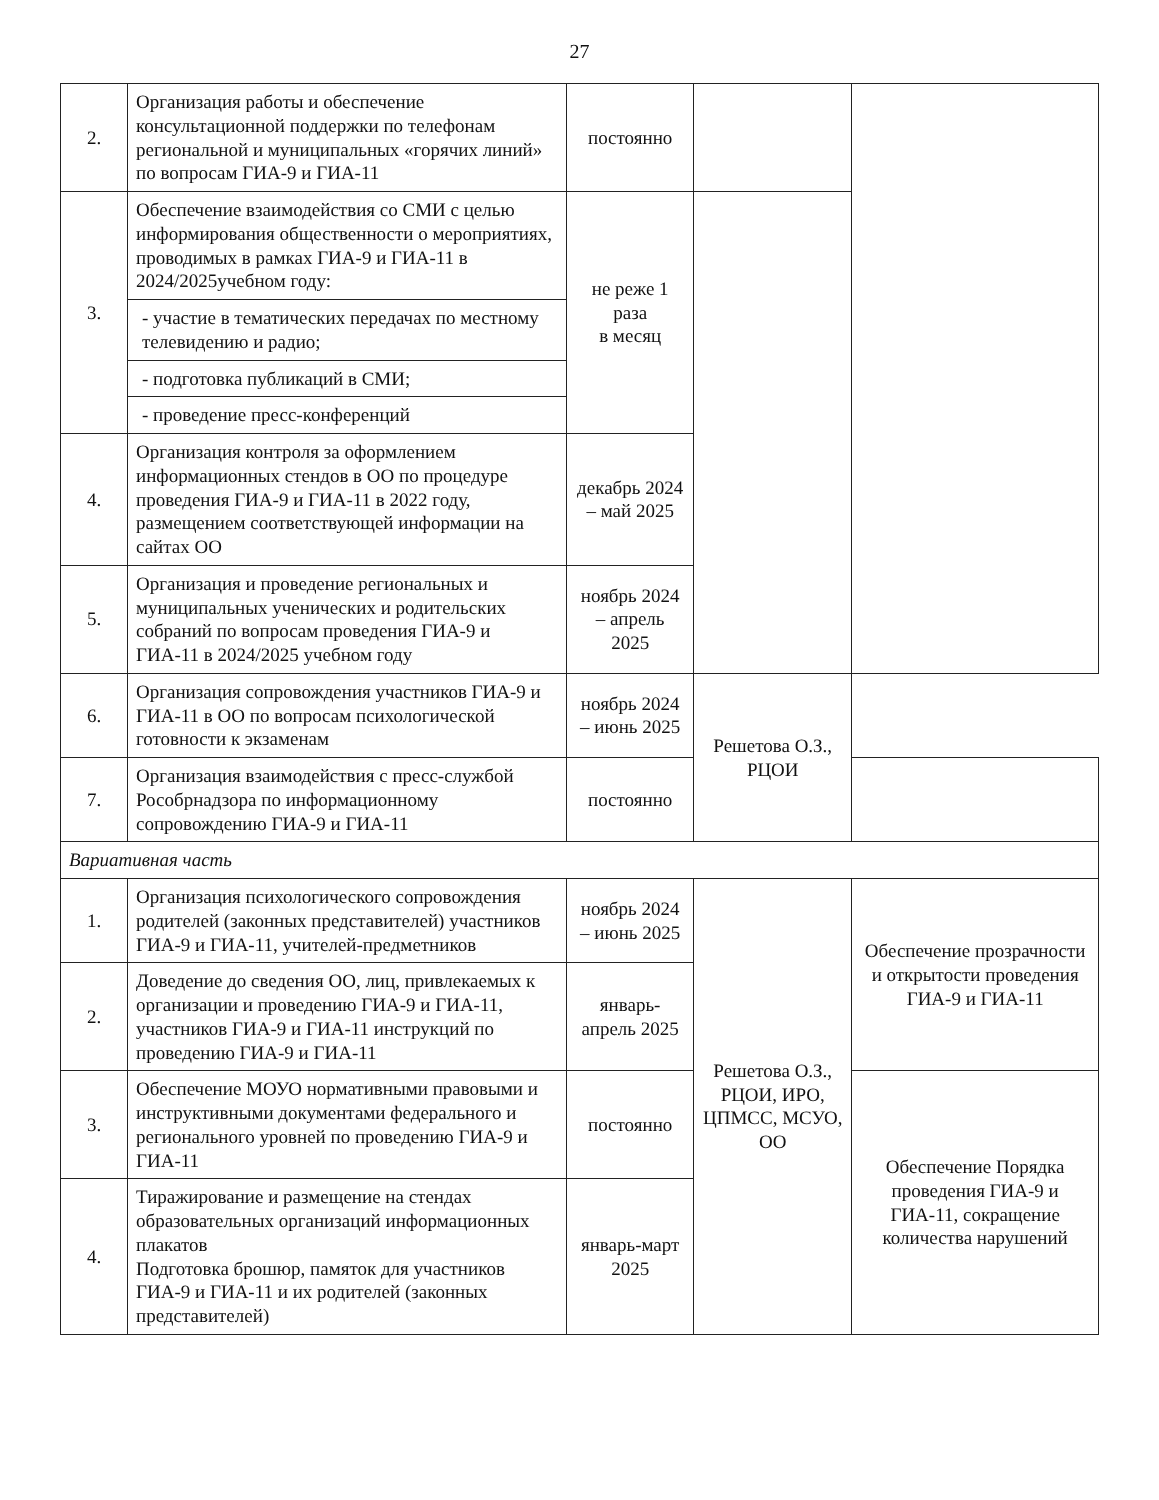27
| 2. | Организация работы и обеспечение консультационной поддержки по телефонам региональной и муниципальных «горячих линий» по вопросам ГИА-9 и ГИА-11 | постоянно | | |
| 3. | Обеспечение взаимодействия со СМИ с целью информирования общественности о мероприятиях, проводимых в рамках ГИА-9 и ГИА-11 в 2024/2025учебном году: | не реже 1 раза в месяц | | |
| | - участие в тематических передачах по местному телевидению и радио; | | | |
| | - подготовка публикаций в СМИ; | | | |
| | - проведение пресс-конференций | | | |
| 4. | Организация контроля за оформлением информационных стендов в ОО по процедуре проведения ГИА-9 и ГИА-11 в 2022 году, размещением соответствующей информации на сайтах ОО | декабрь 2024 – май 2025 | | |
| 5. | Организация и проведение региональных и муниципальных ученических и родительских собраний по вопросам проведения ГИА-9 и ГИА-11 в 2024/2025 учебном году | ноябрь 2024 – апрель 2025 | | |
| 6. | Организация сопровождения участников ГИА-9 и ГИА-11 в ОО по вопросам психологической готовности к экзаменам | ноябрь 2024 – июнь 2025 | Решетова О.З., РЦОИ | |
| 7. | Организация взаимодействия с пресс-службой Рособрнадзора по информационному сопровождению ГИА-9 и ГИА-11 | постоянно | | |
| Вариативная часть | | | | |
| 1. | Организация психологического сопровождения родителей (законных представителей) участников ГИА-9 и ГИА-11, учителей-предметников | ноябрь 2024 – июнь 2025 | Решетова О.З., РЦОИ, ИРО, ЦПМСС, МСУО, ОО | Обеспечение прозрачности и открытости проведения ГИА-9 и ГИА-11 |
| 2. | Доведение до сведения ОО, лиц, привлекаемых к организации и проведению ГИА-9 и ГИА-11, участников ГИА-9 и ГИА-11 инструкций по проведению ГИА-9 и ГИА-11 | январь-апрель 2025 | | |
| 3. | Обеспечение МОУО нормативными правовыми и инструктивными документами федерального и регионального уровней по проведению ГИА-9 и ГИА-11 | постоянно | | Обеспечение Порядка проведения ГИА-9 и ГИА-11, сокращение количества нарушений |
| 4. | Тиражирование и размещение на стендах образовательных организаций информационных плакатов Подготовка брошюр, памяток для участников ГИА-9 и ГИА-11 и их родителей (законных представителей) | январь-март 2025 | | |